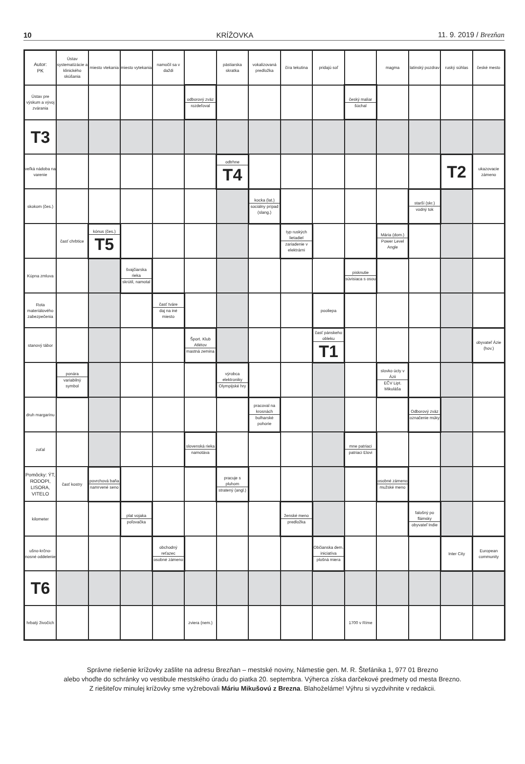10 KRÍŽOVKA 11. 9. 2019 / Brezňan
| Autor: PK | Ústav systematizácie a klinického skúšania | miesto vtekania | miesto vytekania | namočil sa v daždi | | pästiarska skratka | vokalizovaná predložka | číra tekutina | pridajú soľ | | magma | latinský pozdrav | ruský súhlas | české mesto |
| Ústav pre výskum a vývoj zvárania | | | | | odborový zväz rozdeľoval | | | | | český maliar šúchal | | | | |
| T3 | | | | | | | | | | | | | | |
| veľká nádoba na varenie | | | | | | odtrhne T4 | | | | | | | T2 | ukazovacie zámeno |
| skokom (čes.) | | | | | | | kocka (lat.) sociálny prípad (slang.) | | | | | starší (skr.) vodný tok | | |
| | časť chrbtice | kónus (čes.) T5 | | | | | | typ ruských lietadiel zariadenie v elektrárni | | | Mária (dom.) Power Level Angle | | | |
| Kúpna zmluva | | | švajčiarska rieka skrútil, namotal | | | | | | | pisknutie súvisiaca s osou | | | | |
| Rota materiálového zabezpečenia | | | | časť tváre daj na iné miesto | | | | | pooliepa | | | | | |
| stanový tábor | | | | | Šport. Klub Atlétov mastná zemina | | | | časť pánskeho obleku T1 | | | | | obyvateľ Ázie (hov.) |
| | ponára variabilný symbol | | | | | výrobca elektroniky Olympijské hry | | | | | slovko úcty v Ázii EČV Lipt. Mikuláša | | | |
| druh margarínu | | | | | | | pracoval na krosnách bulharské pohorie | | | | | Odborový zväz označenie múky | | |
| zoťal | | | | | slovenská rieka namotáva | | | | | mne patriaci patriaci Elovi | | | | |
| Pomôcky: ÝT, RODOPI, LISORA, VITELO | časť kostry | povrchová baňa namrvené seno | | | | pracuje s pluhom stratený (angl.) | | | | | osobné zámeno mužské meno | | | |
| kilometer | | | plat vojaka poľovačka | | | | | ženské meno predložka | | | | falošný po flámsky obyvateľ Indie | | |
| ušno-krčno-nosné oddelenie | | | | obchodný reťazec osobné zámeno | | | | | Občianska dem. iniciatíva plošná miera | | | | Inter City | European community |
| T6 | | | | | | | | | | | | | | |
| hrbatý živočích | | | | | zviera (nem.) | | | | | 1700 v Ríme | | | | |
Správne riešenie krížovky zašlite na adresu Brezňan – mestské noviny, Námestie gen. M. R. Štefánika 1, 977 01 Brezno
alebo vhoďte do schránky vo vestibule mestského úradu do piatka 20. septembra. Výherca získa darčekové predmety od mesta Brezno.
Z riešiteľov minulej krížovky sme vyžrebovali Máriu Mikušovú z Brezna. Blahoželáme! Výhru si vyzdvihnite v redakcii.